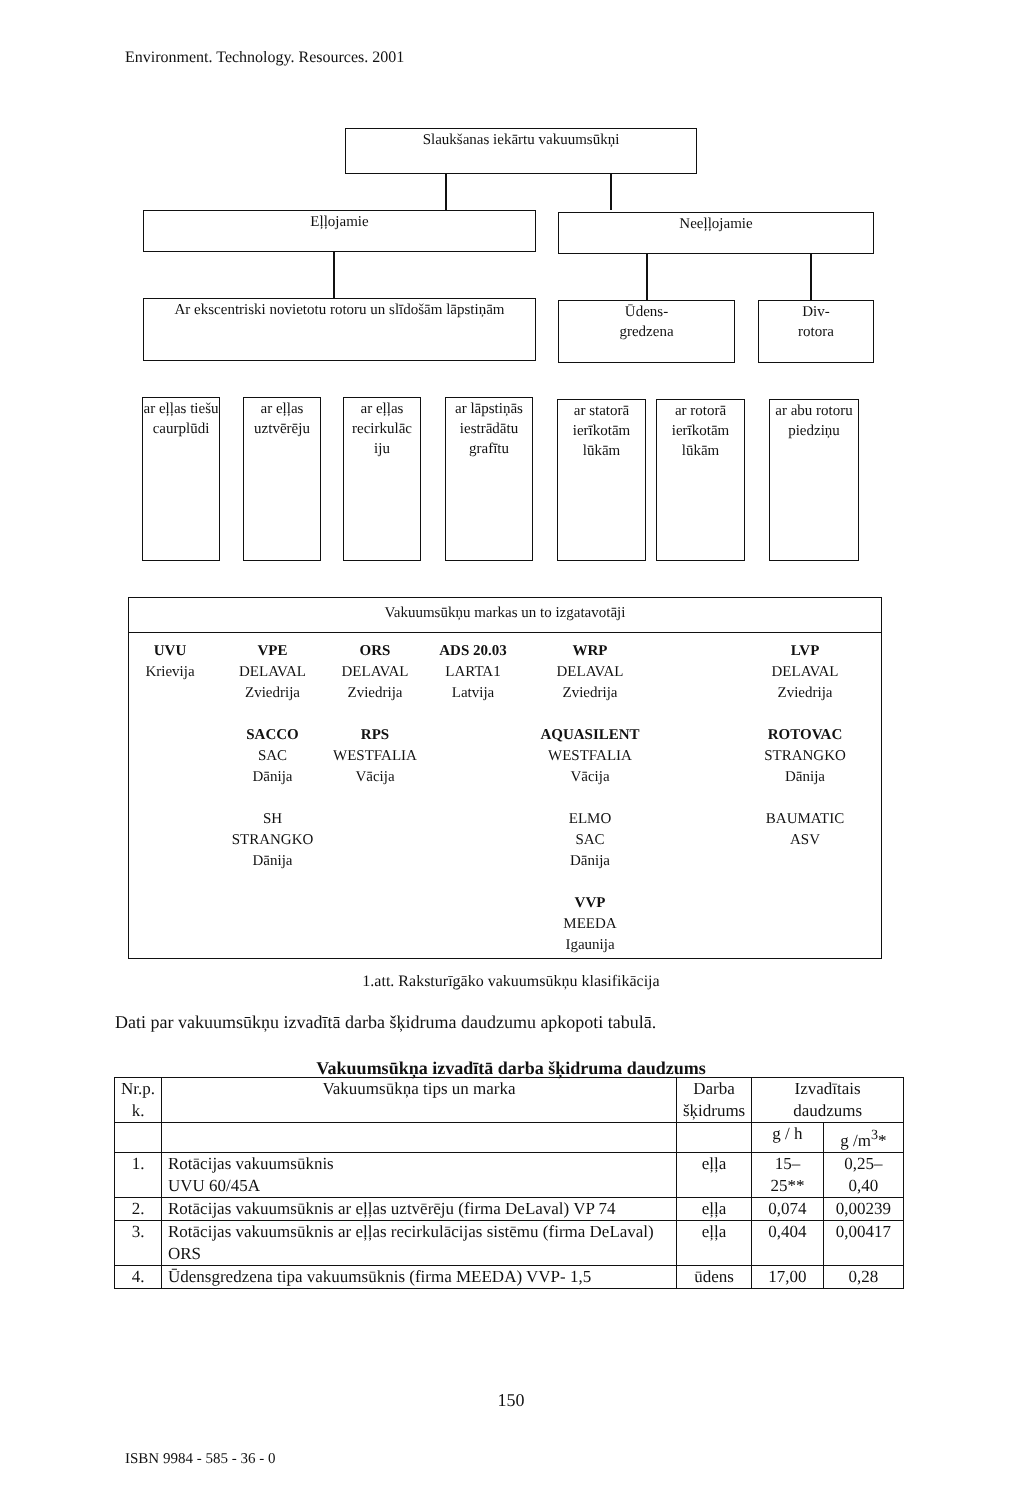Environment. Technology. Resources. 2001
Slaukšanas iekārtu vakuumsūkņi
Eļļojamie Neeļļojamie
Ar ekscentriski novietotu rotoru un slīdošām lāpstiņām
Ūdens-
gredzena
Div-
rotora
ar eļļas tiešu caurplūdi
ar eļļas uztvērēju
ar eļļas recirkulāc iju
ar lāpstiņās iestrādātu grafītu
ar statorā ierīkotām lūkām
ar rotorā ierīkotām lūkām
ar abu rotoru piedziņu
Vakuumsūkņu markas un to izgatavotāji
UVU
Krievija
VPE
DELAVAL
Zviedrija
SACCO
SAC
Dānija
SH
STRANGKO
Dānija
ORS
DELAVAL
Zviedrija
RPS
WESTFALIA
Vācija
ADS 20.03
LARTA1
Latvija
WRP
DELAVAL
Zviedrija
AQUASILENT
WESTFALIA
Vācija
ELMO
SAC
Dānija
VVP
MEEDA
Igaunija
LVP
DELAVAL
Zviedrija
ROTOVAC
STRANGKO
Dānija
BAUMATIC
ASV
1.att. Raksturīgāko vakuumsūkņu klasifikācija
Dati par vakuumsūkņu izvadītā darba šķidruma daudzumu apkopoti tabulā.
Vakuumsūkņa izvadītā darba šķidruma daudzums
| Nr.p. k. | Vakuumsūkņa tips un marka | Darba šķidrums | Izvadītais daudzums | |
| --- | --- | --- | --- | --- |
| | | | g / h | g /m<sup>3</sup>* |
| 1. | Rotācijas vakuumsūknis UVU 60/45A | eļļa | 15–25** | 0,25–0,40 |
| 2. | Rotācijas vakuumsūknis ar eļļas uztvērēju (firma DeLaval) VP 74 | eļļa | 0,074 | 0,00239 |
| 3. | Rotācijas vakuumsūknis ar eļļas recirkulācijas sistēmu (firma DeLaval) ORS | eļļa | 0,404 | 0,00417 |
| 4. | Ūdensgredzena tipa vakuumsūknis (firma MEEDA) VVP- 1,5 | ūdens | 17,00 | 0,28 |
150
ISBN 9984 - 585 - 36 - 0